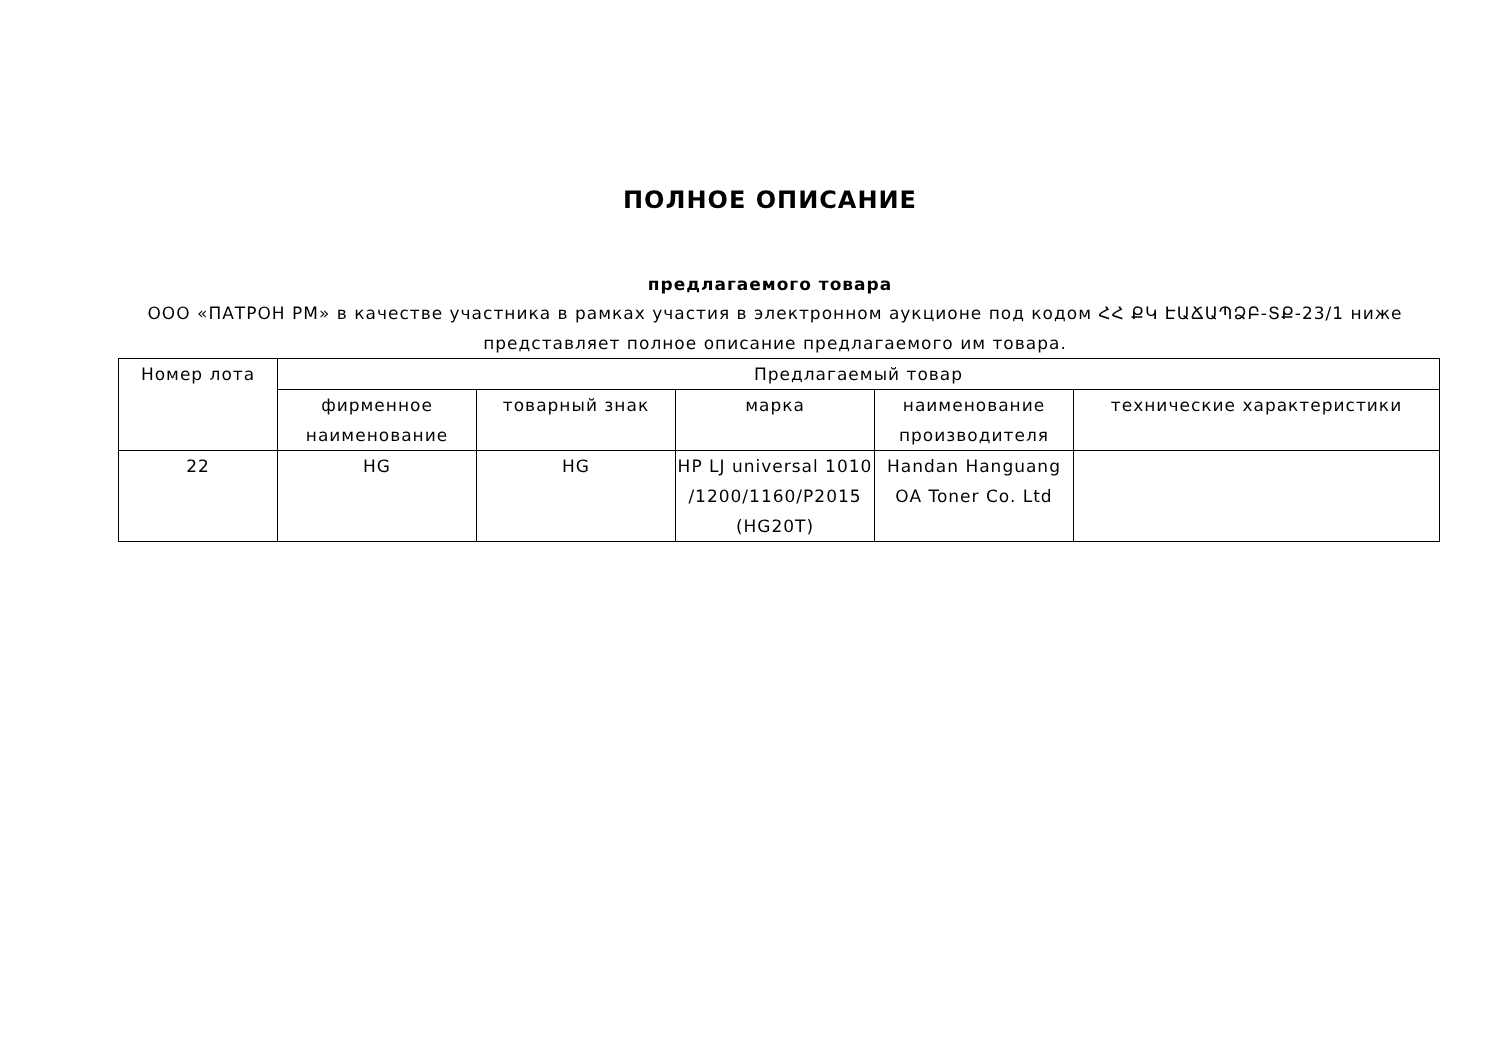ПОЛНОЕ ОПИСАНИЕ
предлагаемого товара
ООО «ПАТРОН РМ» в качестве участника в рамках участия в электронном аукционе под кодом ՀՀ ՔԿ ԷԱՃԱՊՁԲ-ՏՔ-23/1 ниже представляет полное описание предлагаемого им товара.
| Номер лота | Предлагаемый товар | | | | |
| --- | --- | --- | --- | --- | --- |
| | фирменное наименование | товарный знак | марка | наименование производителя | технические характеристики |
| 22 | HG | HG | HP LJ universal 1010 /1200/1160/P2015 (HG20T) | Handan Hanguang OA Toner Co. Ltd | |